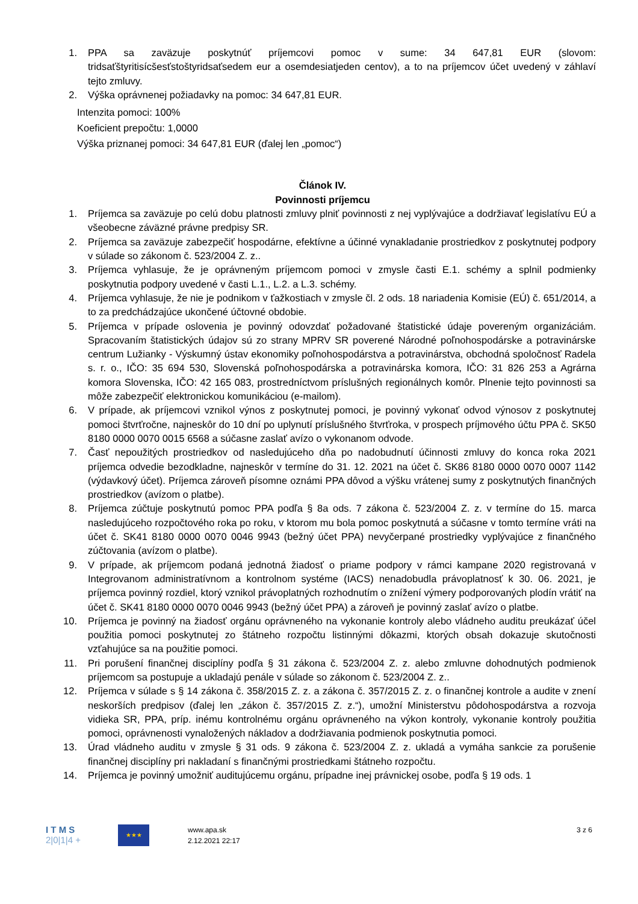1. PPA sa zaväzuje poskytnúť príjemcovi pomoc v sume: 34 647,81 EUR (slovom: tridsaťštyritisícšesťstoštyridsaťsedem eur a osemdesiatjeden centov), a to na príjemcov účet uvedený v záhlaví tejto zmluvy.
2. Výška oprávnenej požiadavky na pomoc: 34 647,81 EUR.
Intenzita pomoci: 100%
Koeficient prepočtu: 1,0000
Výška priznanej pomoci: 34 647,81 EUR (ďalej len „pomoc“)
Článok IV.
Povinnosti príjemcu
1. Príjemca sa zaväzuje po celú dobu platnosti zmluvy plniť povinnosti z nej vyplývajúce a dodržiavať legislatívu EÚ a všeobecne záväzné právne predpisy SR.
2. Príjemca sa zaväzuje zabezpečiť hospodárne, efektívne a účinné vynakladanie prostriedkov z poskytnutej podpory v súlade so zákonom č. 523/2004 Z. z..
3. Príjemca vyhlasuje, že je oprávneným príjemcom pomoci v zmysle časti E.1. schémy a splnil podmienky poskytnutia podpory uvedené v časti L.1., L.2. a L.3. schémy.
4. Príjemca vyhlasuje, že nie je podnikom v ťažkostiach v zmysle čl. 2 ods. 18 nariadenia Komisie (EÚ) č. 651/2014, a to za predchádzajúce ukončené účtovné obdobie.
5. Príjemca v prípade oslovenia je povinný odovzdať požadované štatistické údaje povereným organizáciám. Spracovaním štatistických údajov sú zo strany MPRV SR poverené Národné poľnohospodárske a potravinárske centrum Lužianky - Výskumný ústav ekonomiky poľnohospodárstva a potravinárstva, obchodná spoločnosť Radela s. r. o., IČO: 35 694 530, Slovenská poľnohospodárska a potravinárska komora, IČO: 31 826 253 a Agrárna komora Slovenska, IČO: 42 165 083, prostredníctvom príslušných regionálnych komôr. Plnenie tejto povinnosti sa môže zabezpečiť elektronickou komunikáciou (e-mailom).
6. V prípade, ak príjemcovi vznikol výnos z poskytnutej pomoci, je povinný vykonať odvod výnosov z poskytnutej pomoci štvrťročne, najneskôr do 10 dní po uplynutí príslušného štvrťroka, v prospech príjmového účtu PPA č. SK50 8180 0000 0070 0015 6568 a súčasne zaslať avízo o vykonanom odvode.
7. Časť nepoužitých prostriedkov od nasledujúceho dňa po nadobudnutí účinnosti zmluvy do konca roka 2021 príjemca odvedie bezodkladne, najneskôr v termíne do 31. 12. 2021 na účet č. SK86 8180 0000 0070 0007 1142 (výdavkový účet). Príjemca zároveň písomne oznámi PPA dôvod a výšku vrátenej sumy z poskytnutých finančných prostriedkov (avízom o platbe).
8. Príjemca zúčtuje poskytnutú pomoc PPA podľa § 8a ods. 7 zákona č. 523/2004 Z. z. v termíne do 15. marca nasledujúceho rozpočtového roka po roku, v ktorom mu bola pomoc poskytnutá a súčasne v tomto termíne vráti na účet č. SK41 8180 0000 0070 0046 9943 (bežný účet PPA) nevyčerpané prostriedky vyplývajúce z finančného zúčtovania (avízom o platbe).
9. V prípade, ak príjemcom podaná jednotná žiadosť o priame podpory v rámci kampane 2020 registrovaná v Integrovanom administratívnom a kontrolnom systéme (IACS) nenadobudla právoplatnosť k 30. 06. 2021, je príjemca povinný rozdiel, ktorý vznikol právoplatných rozhodnutím o znížení výmery podporovaných plodín vrátiť na účet č. SK41 8180 0000 0070 0046 9943 (bežný účet PPA) a zároveň je povinný zaslať avízo o platbe.
10. Príjemca je povinný na žiadosť orgánu oprávneného na vykonanie kontroly alebo vládneho auditu preukázať účel použitia pomoci poskytnutej zo štátneho rozpočtu listinnými dôkazmi, ktorých obsah dokazuje skutočnosti vzťahujúce sa na použitie pomoci.
11. Pri porušení finančnej disciplíny podľa § 31 zákona č. 523/2004 Z. z. alebo zmluvne dohodnutých podmienok príjemcom sa postupuje a ukladajú penále v súlade so zákonom č. 523/2004 Z. z..
12. Príjemca v súlade s § 14 zákona č. 358/2015 Z. z. a zákona č. 357/2015 Z. z. o finančnej kontrole a audite v znení neskorších predpisov (ďalej len „zákon č. 357/2015 Z. z.“), umožní Ministerstvu pôdohospodárstva a rozvoja vidieka SR, PPA, príp. inému kontrolnému orgánu oprávneného na výkon kontroly, vykonanie kontroly použitia pomoci, oprávnenosti vynaložených nákladov a dodržiavania podmienok poskytnutia pomoci.
13. Úrad vládneho auditu v zmysle § 31 ods. 9 zákona č. 523/2004 Z. z. ukladá a vymáha sankcie za porušenie finančnej disciplíny pri nakladaní s finančnými prostriedkami štátneho rozpočtu.
14. Príjemca je povinný umožniť auditujúcemu orgánu, prípadne inej právnickej osobe, podľa § 19 ods. 1
I T M S
2|0|1|4 +
★★★
www.apa.sk
2.12.2021 22:17
3 z 6